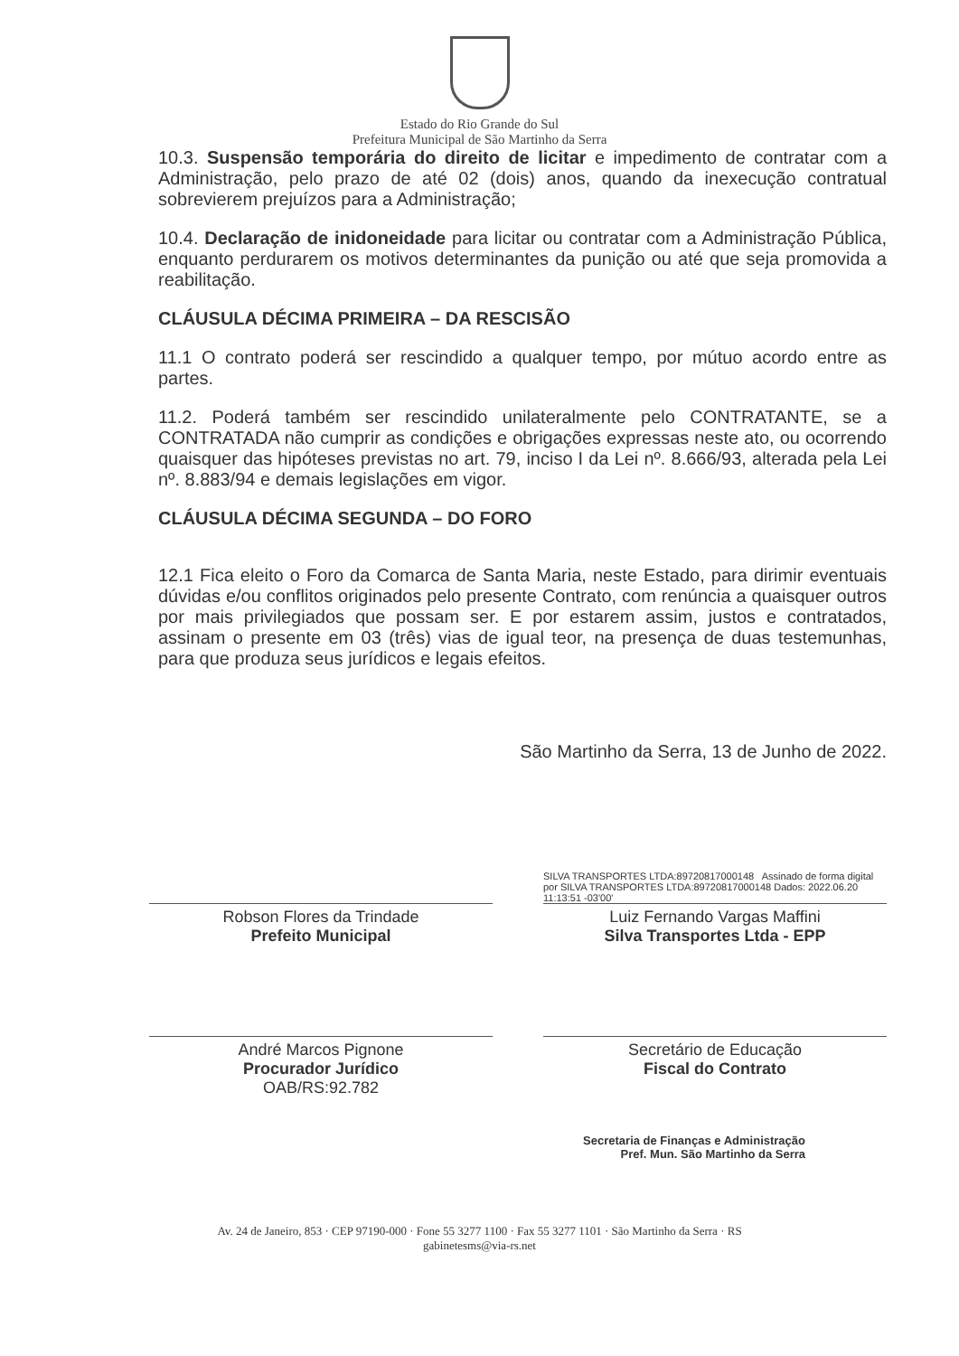Estado do Rio Grande do Sul
Prefeitura Municipal de São Martinho da Serra
10.3. Suspensão temporária do direito de licitar e impedimento de contratar com a Administração, pelo prazo de até 02 (dois) anos, quando da inexecução contratual sobrevierem prejuízos para a Administração;
10.4. Declaração de inidoneidade para licitar ou contratar com a Administração Pública, enquanto perdurarem os motivos determinantes da punição ou até que seja promovida a reabilitação.
CLÁUSULA DÉCIMA PRIMEIRA – DA RESCISÃO
11.1 O contrato poderá ser rescindido a qualquer tempo, por mútuo acordo entre as partes.
11.2. Poderá também ser rescindido unilateralmente pelo CONTRATANTE, se a CONTRATADA não cumprir as condições e obrigações expressas neste ato, ou ocorrendo quaisquer das hipóteses previstas no art. 79, inciso I da Lei nº. 8.666/93, alterada pela Lei nº. 8.883/94 e demais legislações em vigor.
CLÁUSULA DÉCIMA SEGUNDA – DO FORO
12.1 Fica eleito o Foro da Comarca de Santa Maria, neste Estado, para dirimir eventuais dúvidas e/ou conflitos originados pelo presente Contrato, com renúncia a quaisquer outros por mais privilegiados que possam ser. E por estarem assim, justos e contratados, assinam o presente em 03 (três) vias de igual teor, na presença de duas testemunhas, para que produza seus jurídicos e legais efeitos.
São Martinho da Serra, 13 de Junho de 2022.
SILVA TRANSPORTES LTDA:89720817000148 Assinado de forma digital por SILVA TRANSPORTES LTDA:89720817000148 Dados: 2022.06.20 11:13:51 -03'00'
Robson Flores da Trindade
Prefeito Municipal
Luiz Fernando Vargas Maffini
Silva Transportes Ltda - EPP
André Marcos Pignone
Procurador Jurídico
OAB/RS:92.782
Secretário de Educação
Fiscal do Contrato
Secretaria de Finanças e Administração
Pref. Mun. São Martinho da Serra
Av. 24 de Janeiro, 853 · CEP 97190-000 · Fone 55 3277 1100 · Fax 55 3277 1101 · São Martinho da Serra · RS
gabinetesms@via-rs.net